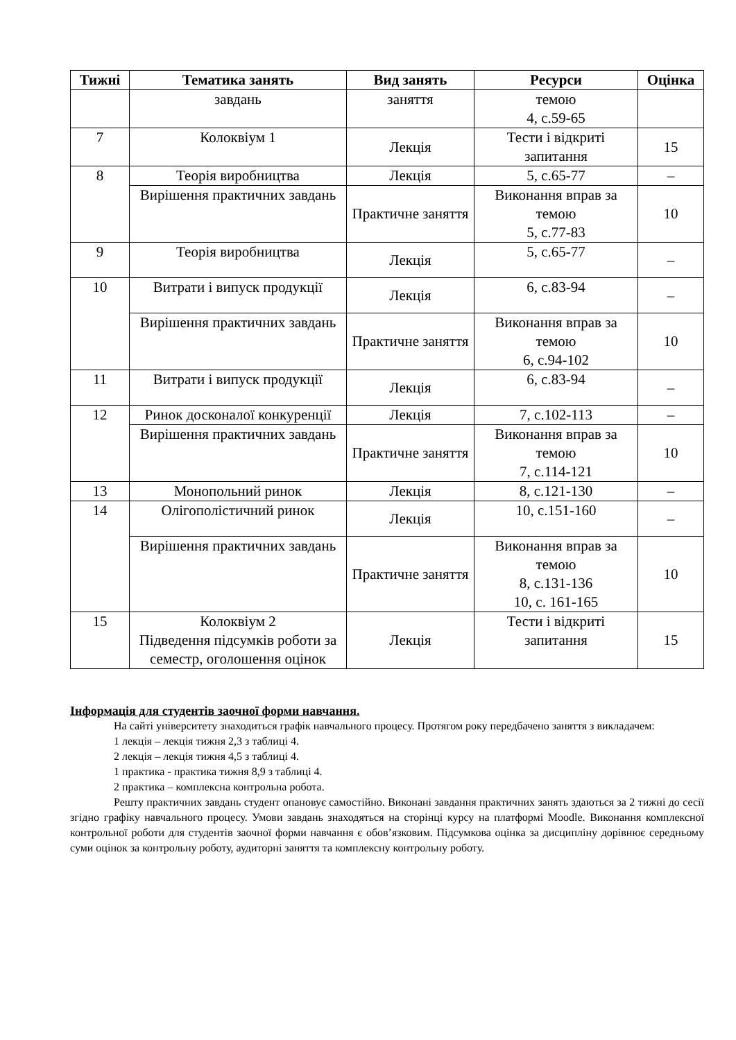| Тижні | Тематика занять | Вид занять | Ресурси | Оцінка |
| --- | --- | --- | --- | --- |
| | завдань | заняття | темою 4, с.59-65 | |
| 7 | Колоквіум 1 | Лекція | Тести і відкриті запитання | 15 |
| 8 | Теорія виробництва | Лекція | 5, с.65-77 | – |
| | Вирішення практичних завдань | Практичне заняття | Виконання вправ за темою 5, с.77-83 | 10 |
| 9 | Теорія виробництва | Лекція | 5, с.65-77 | – |
| 10 | Витрати і випуск продукції | Лекція | 6, с.83-94 | – |
| | Вирішення практичних завдань | Практичне заняття | Виконання вправ за темою 6, с.94-102 | 10 |
| 11 | Витрати і випуск продукції | Лекція | 6, с.83-94 | – |
| 12 | Ринок досконалої конкуренції | Лекція | 7, с.102-113 | – |
| | Вирішення практичних завдань | Практичне заняття | Виконання вправ за темою 7, с.114-121 | 10 |
| 13 | Монопольний ринок | Лекція | 8, с.121-130 | – |
| 14 | Олігополістичний ринок | Лекція | 10, с.151-160 | – |
| | Вирішення практичних завдань | Практичне заняття | Виконання вправ за темою 8, с.131-136 10, с. 161-165 | 10 |
| 15 | Колоквіум 2 Підведення підсумків роботи за семестр, оголошення оцінок | Лекція | Тести і відкриті запитання | 15 |
Інформація для студентів заочної форми навчання.
На сайті університету знаходиться графік навчального процесу. Протягом року передбачено заняття з викладачем:
1 лекція – лекція тижня 2,3 з таблиці 4.
2 лекція – лекція тижня 4,5 з таблиці 4.
1 практика - практика тижня 8,9 з таблиці 4.
2 практика – комплексна контрольна робота.
Решту практичних завдань студент опановує самостійно. Виконані завдання практичних занять здаються за 2 тижні до сесії згідно графіку навчального процесу. Умови завдань знаходяться на сторінці курсу на платформі Moodle. Виконання комплексної контрольної роботи для студентів заочної форми навчання є обов’язковим. Підсумкова оцінка за дисципліну дорівнює середньому суми оцінок за контрольну роботу, аудиторні заняття та комплексну контрольну роботу.